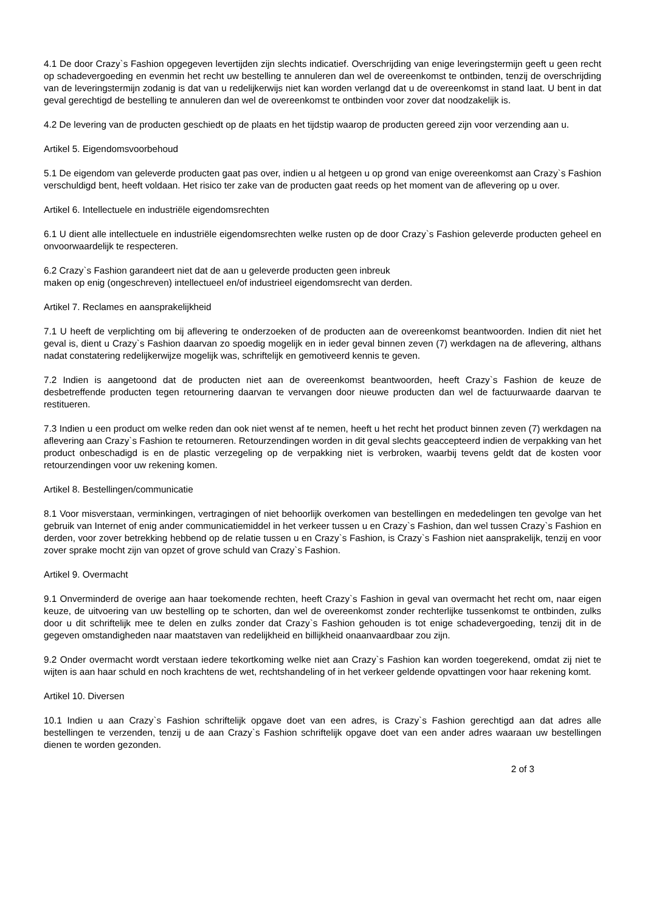4.1 De door Crazy`s Fashion opgegeven levertijden zijn slechts indicatief. Overschrijding van enige leveringstermijn geeft u geen recht op schadevergoeding en evenmin het recht uw bestelling te annuleren dan wel de overeenkomst te ontbinden, tenzij de overschrijding van de leveringstermijn zodanig is dat van u redelijkerwijs niet kan worden verlangd dat u de overeenkomst in stand laat. U bent in dat geval gerechtigd de bestelling te annuleren dan wel de overeenkomst te ontbinden voor zover dat noodzakelijk is.
4.2 De levering van de producten geschiedt op de plaats en het tijdstip waarop de producten gereed zijn voor verzending aan u.
Artikel 5. Eigendomsvoorbehoud
5.1 De eigendom van geleverde producten gaat pas over, indien u al hetgeen u op grond van enige overeenkomst aan Crazy`s Fashion verschuldigd bent, heeft voldaan. Het risico ter zake van de producten gaat reeds op het moment van de aflevering op u over.
Artikel 6. Intellectuele en industriële eigendomsrechten
6.1 U dient alle intellectuele en industriële eigendomsrechten welke rusten op de door Crazy`s Fashion geleverde producten geheel en onvoorwaardelijk te respecteren.
6.2 Crazy`s Fashion garandeert niet dat de aan u geleverde producten geen inbreuk
maken op enig (ongeschreven) intellectueel en/of industrieel eigendomsrecht van derden.
Artikel 7. Reclames en aansprakelijkheid
7.1 U heeft de verplichting om bij aflevering te onderzoeken of de producten aan de overeenkomst beantwoorden. Indien dit niet het geval is, dient u Crazy`s Fashion daarvan zo spoedig mogelijk en in ieder geval binnen zeven (7) werkdagen na de aflevering, althans nadat constatering redelijkerwijze mogelijk was, schriftelijk en gemotiveerd kennis te geven.
7.2 Indien is aangetoond dat de producten niet aan de overeenkomst beantwoorden, heeft Crazy`s Fashion de keuze de desbetreffende producten tegen retournering daarvan te vervangen door nieuwe producten dan wel de factuurwaarde daarvan te restitueren.
7.3 Indien u een product om welke reden dan ook niet wenst af te nemen, heeft u het recht het product binnen zeven (7) werkdagen na aflevering aan Crazy`s Fashion te retourneren. Retourzendingen worden in dit geval slechts geaccepteerd indien de verpakking van het product onbeschadigd is en de plastic verzegeling op de verpakking niet is verbroken, waarbij tevens geldt dat de kosten voor retourzendingen voor uw rekening komen.
Artikel 8. Bestellingen/communicatie
8.1 Voor misverstaan, verminkingen, vertragingen of niet behoorlijk overkomen van bestellingen en mededelingen ten gevolge van het gebruik van Internet of enig ander communicatiemiddel in het verkeer tussen u en Crazy`s Fashion, dan wel tussen Crazy`s Fashion en derden, voor zover betrekking hebbend op de relatie tussen u en Crazy`s Fashion, is Crazy`s Fashion niet aansprakelijk, tenzij en voor zover sprake mocht zijn van opzet of grove schuld van Crazy`s Fashion.
Artikel 9. Overmacht
9.1 Onverminderd de overige aan haar toekomende rechten, heeft Crazy`s Fashion in geval van overmacht het recht om, naar eigen keuze, de uitvoering van uw bestelling op te schorten, dan wel de overeenkomst zonder rechterlijke tussenkomst te ontbinden, zulks door u dit schriftelijk mee te delen en zulks zonder dat Crazy`s Fashion gehouden is tot enige schadevergoeding, tenzij dit in de gegeven omstandigheden naar maatstaven van redelijkheid en billijkheid onaanvaardbaar zou zijn.
9.2 Onder overmacht wordt verstaan iedere tekortkoming welke niet aan Crazy`s Fashion kan worden toegerekend, omdat zij niet te wijten is aan haar schuld en noch krachtens de wet, rechtshandeling of in het verkeer geldende opvattingen voor haar rekening komt.
Artikel 10. Diversen
10.1 Indien u aan Crazy`s Fashion schriftelijk opgave doet van een adres, is Crazy`s Fashion gerechtigd aan dat adres alle bestellingen te verzenden, tenzij u de aan Crazy`s Fashion schriftelijk opgave doet van een ander adres waaraan uw bestellingen dienen te worden gezonden.
2 of 3